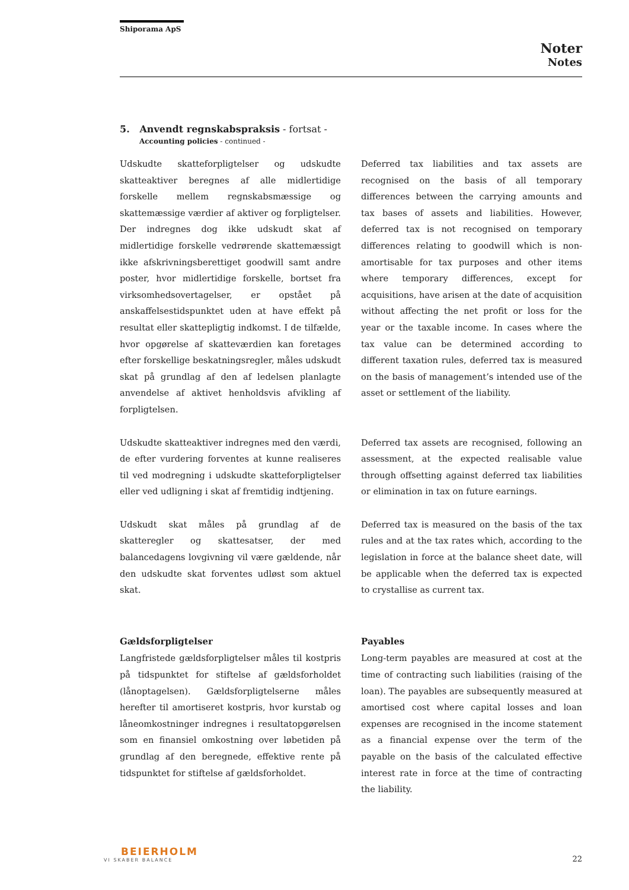Shiporama ApS
Noter
Notes
5. Anvendt regnskabspraksis - fortsat -
Accounting policies - continued -
Udskudte skatteforpligtelser og udskudte skatteaktiver beregnes af alle midlertidige forskelle mellem regnskabsmæssige og skattemæssige værdier af aktiver og forpligtelser. Der indregnes dog ikke udskudt skat af midlertidige forskelle vedrørende skattemæssigt ikke afskrivningsberettiget goodwill samt andre poster, hvor midlertidige forskelle, bortset fra virksomhedsovertagelser, er opstået på anskaffelsestidspunktet uden at have effekt på resultat eller skattepligtig indkomst. I de tilfælde, hvor opgørelse af skatteværdien kan foretages efter forskellige beskatningsregler, måles udskudt skat på grundlag af den af ledelsen planlagte anvendelse af aktivet henholdsvis afvikling af forpligtelsen.
Deferred tax liabilities and tax assets are recognised on the basis of all temporary differences between the carrying amounts and tax bases of assets and liabilities. However, deferred tax is not recognised on temporary differences relating to goodwill which is non-amortisable for tax purposes and other items where temporary differences, except for acquisitions, have arisen at the date of acquisition without affecting the net profit or loss for the year or the taxable income. In cases where the tax value can be determined according to different taxation rules, deferred tax is measured on the basis of management’s intended use of the asset or settlement of the liability.
Udskudte skatteaktiver indregnes med den værdi, de efter vurdering forventes at kunne realiseres til ved modregning i udskudte skatteforpligtelser eller ved udligning i skat af fremtidig indtjening.
Deferred tax assets are recognised, following an assessment, at the expected realisable value through offsetting against deferred tax liabilities or elimination in tax on future earnings.
Udskudt skat måles på grundlag af de skatteregler og skattesatser, der med balancedagens lovgivning vil være gældende, når den udskudte skat forventes udløst som aktuel skat.
Deferred tax is measured on the basis of the tax rules and at the tax rates which, according to the legislation in force at the balance sheet date, will be applicable when the deferred tax is expected to crystallise as current tax.
Gældsforpligtelser
Langfristede gældsforpligtelser måles til kostpris på tidspunktet for stiftelse af gældsforholdet (lånoptagelsen). Gældsforpligtelserne måles herefter til amortiseret kostpris, hvor kurstab og låneomkostninger indregnes i resultatopgørelsen som en finansiel omkostning over løbetiden på grundlag af den beregnede, effektive rente på tidspunktet for stiftelse af gældsforholdet.
Payables
Long-term payables are measured at cost at the time of contracting such liabilities (raising of the loan). The payables are subsequently measured at amortised cost where capital losses and loan expenses are recognised in the income statement as a financial expense over the term of the payable on the basis of the calculated effective interest rate in force at the time of contracting the liability.
BEIERHOLM
VI SKABER BALANCE
22